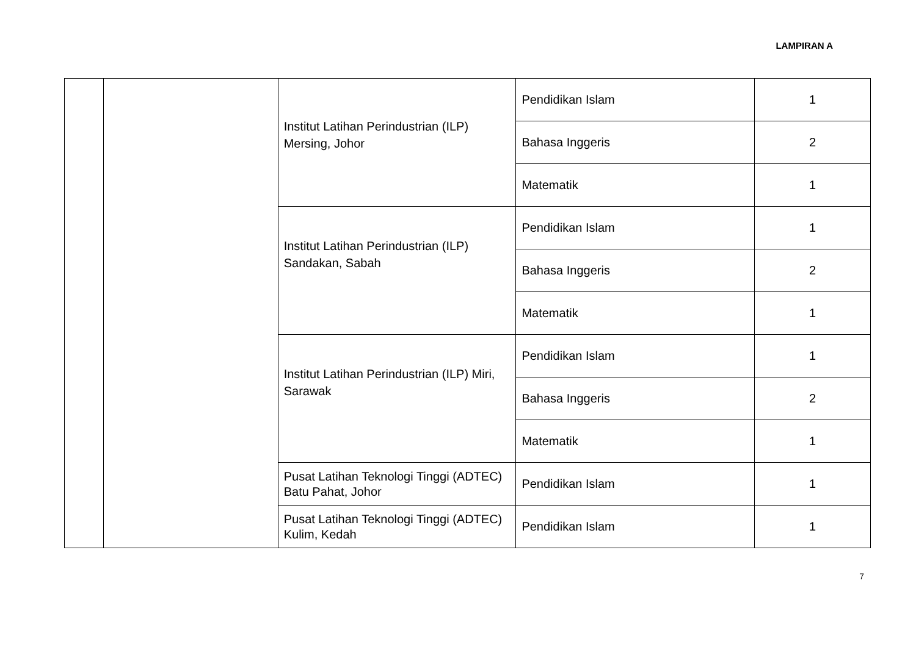LAMPIRAN A
| | | Institut Latihan Perindustrian (ILP) Mersing, Johor | Pendidikan Islam | 1 |
| | | | Bahasa Inggeris | 2 |
| | | | Matematik | 1 |
| | | Institut Latihan Perindustrian (ILP) Sandakan, Sabah | Pendidikan Islam | 1 |
| | | | Bahasa Inggeris | 2 |
| | | | Matematik | 1 |
| | | Institut Latihan Perindustrian (ILP) Miri, Sarawak | Pendidikan Islam | 1 |
| | | | Bahasa Inggeris | 2 |
| | | | Matematik | 1 |
| | | Pusat Latihan Teknologi Tinggi (ADTEC) Batu Pahat, Johor | Pendidikan Islam | 1 |
| | | Pusat Latihan Teknologi Tinggi (ADTEC) Kulim, Kedah | Pendidikan Islam | 1 |
7